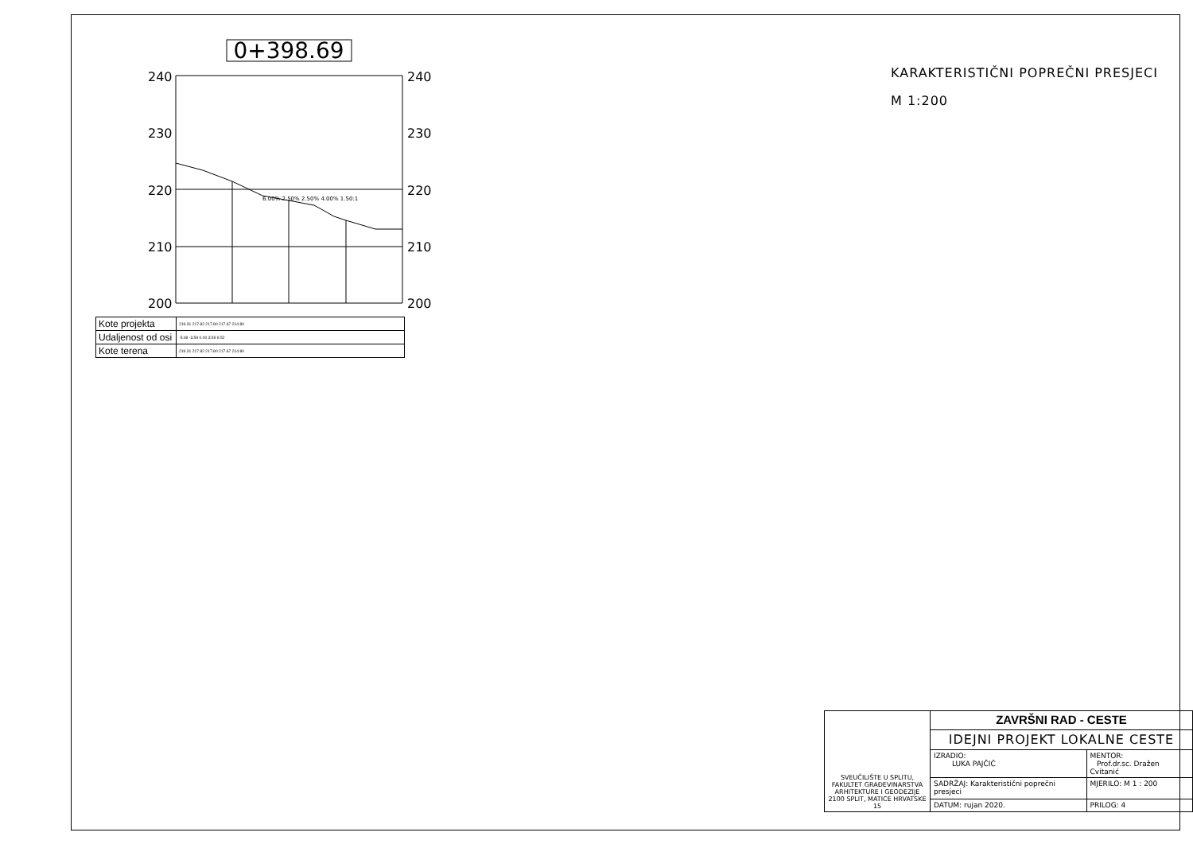KARAKTERISTIČNI POPREČNI PRESJECI
M 1:200
0+398.69
240
240
230
230
220
220
210
210
200
200
6.00% 2.50% 2.50% 4.00% 1.50:1
| Kote projekta | 219.31 217.82 217.80 217.67 214.80 |
| Udaljenost od osi | -5.08 -3.59 0.00 3.59 9.52 |
| Kote terena | 219.31 217.82 217.80 217.67 214.80 |
| SVEUČILIŠTE U SPLITU, FAKULTET GRAĐEVINARSTVA ARHITEKTURE I GEODEZIJE 2100 SPLIT, MATICE HRVATSKE 15 | ZAVRŠNI RAD - CESTE | |
| | IDEJNI PROJEKT LOKALNE CESTE | |
| | IZRADIO: LUKA PAJČIĆ | MENTOR: Prof.dr.sc. Dražen Cvitanić |
| | SADRŽAJ: Karakteristični poprečni presjeci | MJERILO: M 1 : 200 |
| | DATUM: rujan 2020. | PRILOG: 4 |